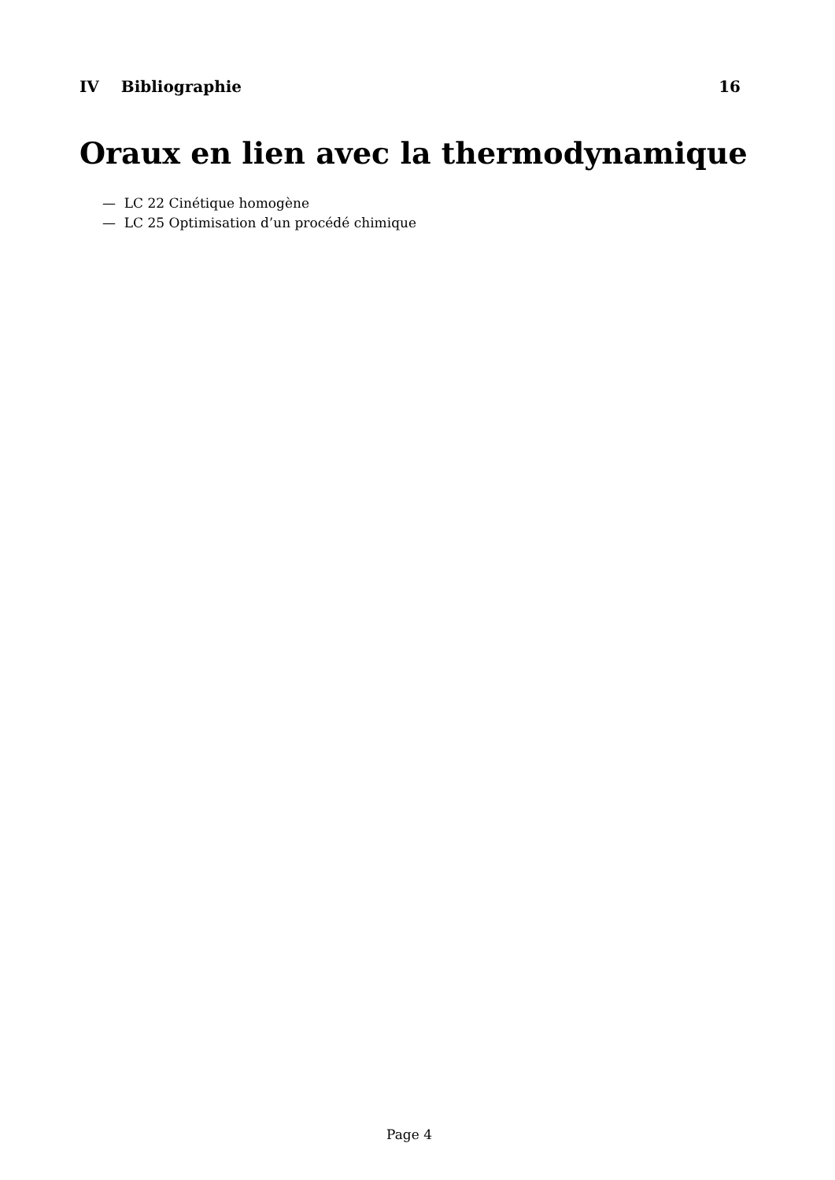IV Bibliographie 16
Oraux en lien avec la thermodynamique
— LC 22 Cinétique homogène
— LC 25 Optimisation d’un procédé chimique
Page 4